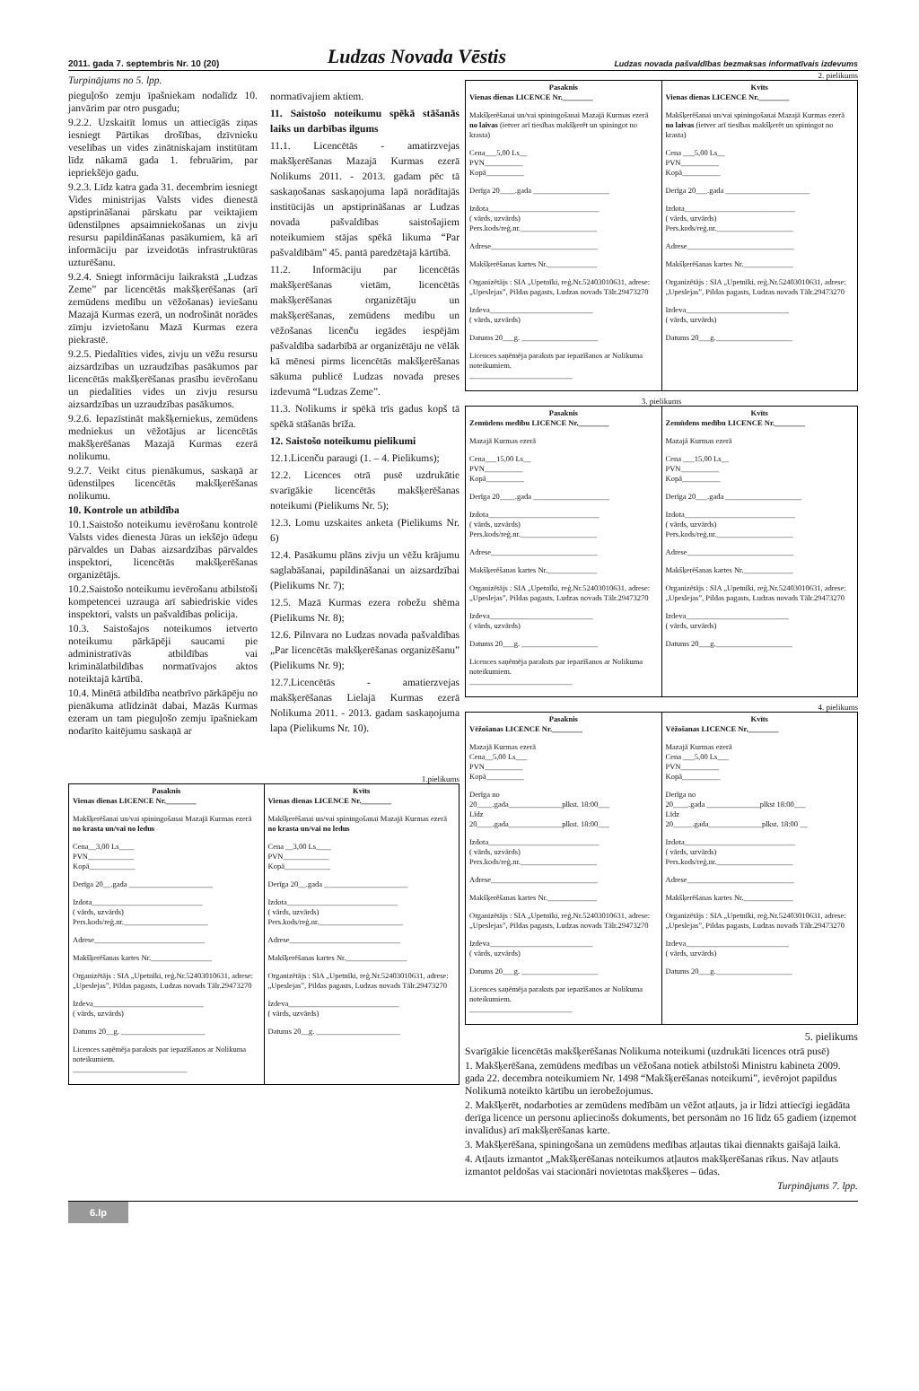2011. gada 7. septembris Nr. 10 (20) Ludzas Novada Vēstis Ludzas novada pašvaldības bezmaksas informatīvais izdevums
Turpinājums no 5. lpp.
pieguļošo zemju īpašniekam nodalīdz 10. janvārim par otro pusgadu;
9.2.2. Uzskaitīt lomus un attiecīgās ziņas iesniegt Pārtikas drošības, dzīvnieku veselības un vides zinātniskajam institūtam līdz nākamā gada 1. februārim, par iepriekšējo gadu.
9.2.3. Līdz katra gada 31. decembrim iesniegt Vides ministrijas Valsts vides dienestā apstiprināšanai pārskatu par veiktajiem ūdenstilpnes apsaimniekošanas un zivju resursu papildināšanas pasākumiem, kā arī informāciju par izveidotās infrastruktūras uzturēšanu.
9.2.4. Sniegt informāciju laikrakstā „Ludzas Zeme” par licencētās makšķerēšanas (arī zemūdens medību un vēžošanas) ieviešanu Mazajā Kurmas ezerā, un nodrošināt norādes zīmju izvietošanu Mazā Kurmas ezera piekrastē.
9.2.5. Piedalīties vides, zivju un vēžu resursu aizsardzības un uzraudzības pasākumos par licencētās makšķerēšanas prasību ievērošanu un piedalīties vides un zivju resursu aizsardzības un uzraudzības pasākumos.
9.2.6. Iepazīstināt makšķerniekus, zemūdens medniekus un vēžotājus ar licencētās makšķerēšanas Mazajā Kurmas ezerā nolikumu.
9.2.7. Veikt citus pienākumus, saskaņā ar ūdenstilpes licencētās makšķerēšanas nolikumu.
10. Kontrole un atbildība
10.1.Saistošo noteikumu ievērošanu kontrolē Valsts vides dienesta Jūras un iekšējo ūdeņu pārvaldes un Dabas aizsardzības pārvaldes inspektori, licencētās makšķerēšanas organizētājs.
10.2.Saistošo noteikumu ievērošanu atbilstoši kompetencei uzrauga arī sabiedriskie vides inspektori, valsts un pašvaldības policija.
10.3. Saistošajos noteikumos ietverto noteikumu pārkāpēji saucami pie administratīvās atbildības vai kriminālatbildības normatīvajos aktos noteiktajā kārtībā.
10.4. Minētā atbildība neatbrīvo pārkāpēju no pienākuma atlīdzināt dabai, Mazās Kurmas ezeram un tam pieguļošo zemju īpašniekam nodarīto kaitējumu saskaņā ar
normatīvajiem aktiem.
11. Saistošo noteikumu spēkā stāšanās laiks un darbības ilgums
11.1. Licencētās - amatirzvejas makšķerēšanas Mazajā Kurmas ezerā Nolikums 2011. - 2013. gadam pēc tā saskaņošanas saskaņojuma lapā norādītajās institūcijās un apstiprināšanas ar Ludzas novada pašvaldības saistošajiem noteikumiem stājas spēkā likuma “Par pašvaldībām” 45. pantā paredzētajā kārtībā.
11.2. Informāciju par licencētās makšķerēšanas vietām, licencētās makšķerēšanas organizētāju un makšķerēšanas, zemūdens medību un vēžošanas licenču iegādes iespējām pašvaldība sadarbībā ar organizētāju ne vēlāk kā mēnesi pirms licencētās makšķerēšanas sākuma publicē Ludzas novada preses izdevumā “Ludzas Zeme”.
11.3. Nolikums ir spēkā trīs gadus kopš tā spēkā stāšanās brīža.
12. Saistošo noteikumu pielikumi
12.1.Licenču paraugi (1. – 4. Pielikums);
12.2. Licences otrā pusē uzdrukātie svarīgākie licencētās makšķerēšanas noteikumi (Pielikums Nr. 5);
12.3. Lomu uzskaites anketa (Pielikums Nr. 6)
12.4. Pasākumu plāns zivju un vēžu krājumu saglabāšanai, papildināšanai un aizsardzībai (Pielikums Nr. 7);
12.5. Mazā Kurmas ezera robežu shēma (Pielikums Nr. 8);
12.6. Pilnvara no Ludzas novada pašvaldības „Par licencētās makšķerēšanas organizēšanu” (Pielikums Nr. 9);
12.7.Licencētās - amatierzvejas makšķerēšanas Lielajā Kurmas ezerā Nolikuma 2011. - 2013. gadam saskaņojuma lapa (Pielikums Nr. 10).
1.pielikums
Pasaknis
Vienas dienas LICENCE Nr.________
Makšķerēšanai un/vai spiningošanai Mazajā Kurmas ezerā no krasta un/vai no ledus
Cena__3,00 Ls____
PVN____________
Kopā____________
Derīga 20__.gada ______________________
Izdota_____________________________
( vārds, uzvārds)
Pers.kods/reģ.nr.______________________
Adrese_____________________________
Makšķerēšanas kartes Nr.________________
Organizētājs : SIA „Upetnīki, reģ.Nr.52403010631, adrese: „Upeslejas”, Pildas pagasts, Ludzas novads Tālr.29473270
Izdeva_____________________________
( vārds, uzvārds)
Datums 20__g. ______________________
Licences saņēmēja paraksts par iepazīšanos ar Nolikuma noteikumiem.
______________________________
Kvīts
Vienas dienas LICENCE Nr.________
Makšķerēšanai un/vai spiningošanai Mazajā Kurmas ezerā no krasta un/vai no ledus
Cena __3,00 Ls____
PVN____________
Kopā____________
Derīga 20__.gada ______________________
Izdota_____________________________
( vārds, uzvārds)
Pers.kods/reģ.nr.______________________
Adrese_____________________________
Makšķerēšanas kartes Nr.________________
Organizētājs : SIA „Upetnīki, reģ.Nr.52403010631, adrese: „Upeslejas”, Pildas pagasts, Ludzas novads Tālr.29473270
Izdeva_____________________________
( vārds, uzvārds)
Datums 20__g. ______________________
2. pielikums
Pasaknis
Vienas dienas LICENCE Nr.________
Makšķerēšanai un/vai spiningošanai Mazajā Kurmas ezerā no laivas (ietver arī tiesības makšķerēt un spiningot no krasta)
Cena___5,00 Ls__
PVN__________
Kopā__________
Derīga 20____.gada ____________________
Izdota_____________________________
( vārds, uzvārds)
Pers.kods/reģ.nr.____________________
Adrese____________________________
Makšķerēšanas kartes Nr._____________
Organizētājs : SIA „Upetnīki, reģ.Nr.52403010631, adrese: „Upeslejas”, Pildas pagasts, Ludzas novads Tālr.29473270
Izdeva___________________________
( vārds, uzvārds)
Datums 20___g. ____________________
Licences saņēmēja paraksts par iepazīšanos ar Nolikuma noteikumiem.
___________________________
Kvīts
Vienas dienas LICENCE Nr.________
Makšķerēšanai un/vai spiningošanai Mazajā Kurmas ezerā no laivas (ietver arī tiesības makšķerēt un spiningot no krasta)
Cena ___5,00 Ls__
PVN__________
Kopā__________
Derīga 20___.gada ______________________
Izdota_____________________________
( vārds, uzvārds)
Pers.kods/reģ.nr.____________________
Adrese____________________________
Makšķerēšanas kartes Nr._____________
Organizētājs : SIA „Upetnīki, reģ.Nr.52403010631, adrese: „Upeslejas”, Pildas pagasts, Ludzas novads Tālr.29473270
Izdeva___________________________
( vārds, uzvārds)
Datums 20___g.____________________
3. pielikums
Pasaknis
Zemūdens medību LICENCE Nr.________
Mazajā Kurmas ezerā
Cena___15,00 Ls__
PVN__________
Kopā__________
Derīga 20____.gada ____________________
Izdota_____________________________
( vārds, uzvārds)
Pers.kods/reģ.nr.____________________
Adrese____________________________
Makšķerēšanas kartes Nr._____________
Organizētājs : SIA „Upetnīki, reģ.Nr.52403010631, adrese: „Upeslejas”, Pildas pagasts, Ludzas novads Tālr.29473270
Izdeva___________________________
( vārds, uzvārds)
Datums 20___g. ____________________
Licences saņēmēja paraksts par iepazīšanos ar Nolikuma noteikumiem.
___________________________
Kvīts
Zemūdens medību LICENCE Nr.________
Mazajā Kurmas ezerā
Cena ___15,00 Ls__
PVN__________
Kopā__________
Derīga 20___.gada ____________________
Izdota_____________________________
( vārds, uzvārds)
Pers.kods/reģ.nr.____________________
Adrese____________________________
Makšķerēšanas kartes Nr._____________
Organizētājs : SIA „Upetnīki, reģ.Nr.52403010631, adrese: „Upeslejas”, Pildas pagasts, Ludzas novads Tālr.29473270
Izdeva___________________________
( vārds, uzvārds)
Datums 20___g.____________________
4. pielikums
Pasaknis
Vēžošanas LICENCE Nr.________
Mazajā Kurmas ezerā
Cena__5,00 Ls___
PVN__________
Kopā__________
Derīga no
20____.gada______________plkst. 18:00___
Līdz
20____.gada______________plkst. 18:00___
Izdota_____________________________
( vārds, uzvārds)
Pers.kods/reģ.nr.____________________
Adrese____________________________
Makšķerēšanas kartes Nr._____________
Organizētājs : SIA „Upetnīki, reģ.Nr.52403010631, adrese: „Upeslejas”, Pildas pagasts, Ludzas novads Tālr.29473270
Izdeva___________________________
( vārds, uzvārds)
Datums 20___g. ____________________
Licences saņēmēja paraksts par iepazīšanos ar Nolikuma noteikumiem.
___________________________
Kvīts
Vēžošanas LICENCE Nr.________
Mazajā Kurmas ezerā
Cena ___5,00 Ls___
PVN__________
Kopā__________
Derīga no
20____.gada ______________plkst 18:00___
Līdz
20_____.gada______________plkst. 18:00 __
Izdota_____________________________
( vārds, uzvārds)
Pers.kods/reģ.nr.____________________
Adrese____________________________
Makšķerēšanas kartes Nr._____________
Organizētājs : SIA „Upetnīki, reģ.Nr.52403010631, adrese: „Upeslejas”, Pildas pagasts, Ludzas novads Tālr.29473270
Izdeva___________________________
( vārds, uzvārds)
Datums 20___g.____________________
5. pielikums
Svarīgākie licencētās makšķerēšanas Nolikuma noteikumi (uzdrukāti licences otrā pusē)
1. Makšķerēšana, zemūdens medības un vēžošana notiek atbilstoši Ministru kabineta 2009. gada 22. decembra noteikumiem Nr. 1498 “Makšķerēšanas noteikumi”, ievērojot papildus Nolikumā noteikto kārtību un ierobežojumus.
2. Makšķerēt, nodarboties ar zemūdens medībām un vēžot atļauts, ja ir līdzi attiecīgi iegādāta derīga licence un personu apliecinošs dokuments, bet personām no 16 līdz 65 gadiem (izņemot invalīdus) arī makšķerēšanas karte.
3. Makšķerēšana, spiningošana un zemūdens medības atļautas tikai diennakts gaišajā laikā.
4. Atļauts izmantot „Makšķerēšanas noteikumos atļautos makšķerēšanas rīkus. Nav atļauts izmantot peldošas vai stacionāri novietotas makšķeres – ūdas.
Turpinājums 7. lpp.
6.lp